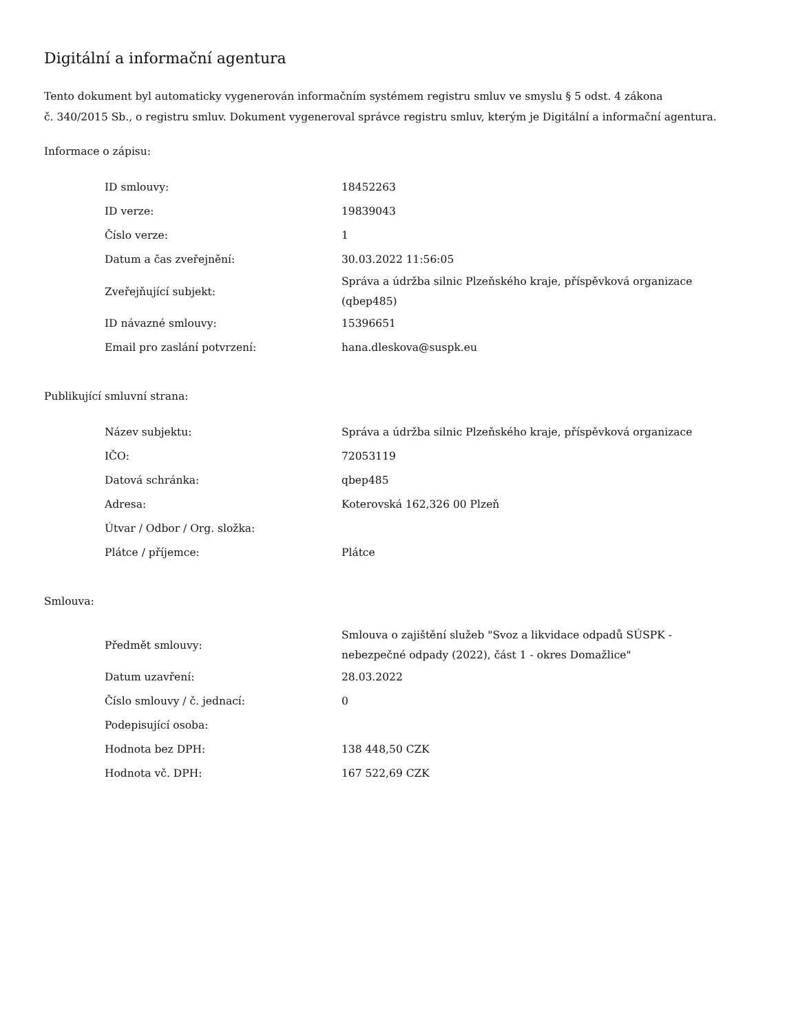Digitální a informační agentura
Tento dokument byl automaticky vygenerován informačním systémem registru smluv ve smyslu § 5 odst. 4 zákona
č. 340/2015 Sb., o registru smluv. Dokument vygeneroval správce registru smluv, kterým je Digitální a informační agentura.
Informace o zápisu:
| ID smlouvy: | 18452263 |
| ID verze: | 19839043 |
| Číslo verze: | 1 |
| Datum a čas zveřejnění: | 30.03.2022 11:56:05 |
| Zveřejňující subjekt: | Správa a údržba silnic Plzeňského kraje, příspěvková organizace (qbep485) |
| ID návazné smlouvy: | 15396651 |
| Email pro zaslání potvrzení: | hana.dleskova@suspk.eu |
Publikující smluvní strana:
| Název subjektu: | Správa a údržba silnic Plzeňského kraje, příspěvková organizace |
| IČO: | 72053119 |
| Datová schránka: | qbep485 |
| Adresa: | Koterovská 162,326 00 Plzeň |
| Útvar / Odbor / Org. složka: | |
| Plátce / příjemce: | Plátce |
Smlouva:
| Předmět smlouvy: | Smlouva o zajištění služeb "Svoz a likvidace odpadů SÚSPK - nebezpečné odpady (2022), část 1 - okres Domažlice" |
| Datum uzavření: | 28.03.2022 |
| Číslo smlouvy / č. jednací: | 0 |
| Podepisující osoba: | |
| Hodnota bez DPH: | 138 448,50 CZK |
| Hodnota vč. DPH: | 167 522,69 CZK |